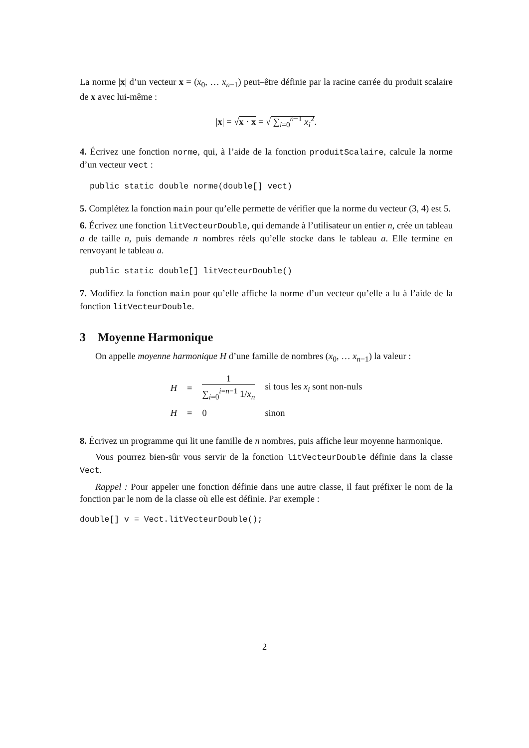La norme |x| d’un vecteur x = (x<sub>0</sub>, … x<sub>n−1</sub>) peut–être définie par la racine carrée du produit scalaire de x avec lui-même :
|x| = √x · x = √ ∑<sub>i=0</sub><sup>n−1</sup> x<sub>i</sub><sup>2</sup>.
4. Écrivez une fonction norme, qui, à l’aide de la fonction produitScalaire, calcule la norme d’un vecteur vect :
public static double norme(double[] vect)
5. Complétez la fonction main pour qu’elle permette de vérifier que la norme du vecteur (3, 4) est 5.
6. Écrivez une fonction litVecteurDouble, qui demande à l’utilisateur un entier n, crée un tableau a de taille n, puis demande n nombres réels qu’elle stocke dans le tableau a. Elle termine en renvoyant le tableau a.
public static double[] litVecteurDouble()
7. Modifiez la fonction main pour qu’elle affiche la norme d’un vecteur qu’elle a lu à l’aide de la fonction litVecteurDouble.
3 Moyenne Harmonique
On appelle moyenne harmonique H d’une famille de nombres (x<sub>0</sub>, … x<sub>n−1</sub>) la valeur :
| H | = | 1 ∑<sub>i=0</sub><sup>i=n−1</sup> 1/ x<sub>n</sub> | si tous les x<sub>i</sub> sont non-nuls |
| H | = | 0 | sinon |
8. Écrivez un programme qui lit une famille de n nombres, puis affiche leur moyenne harmonique.
Vous pourrez bien-sûr vous servir de la fonction litVecteurDouble définie dans la classe Vect.
Rappel : Pour appeler une fonction définie dans une autre classe, il faut préfixer le nom de la fonction par le nom de la classe où elle est définie. Par exemple :
double[] v = Vect.litVecteurDouble();
2